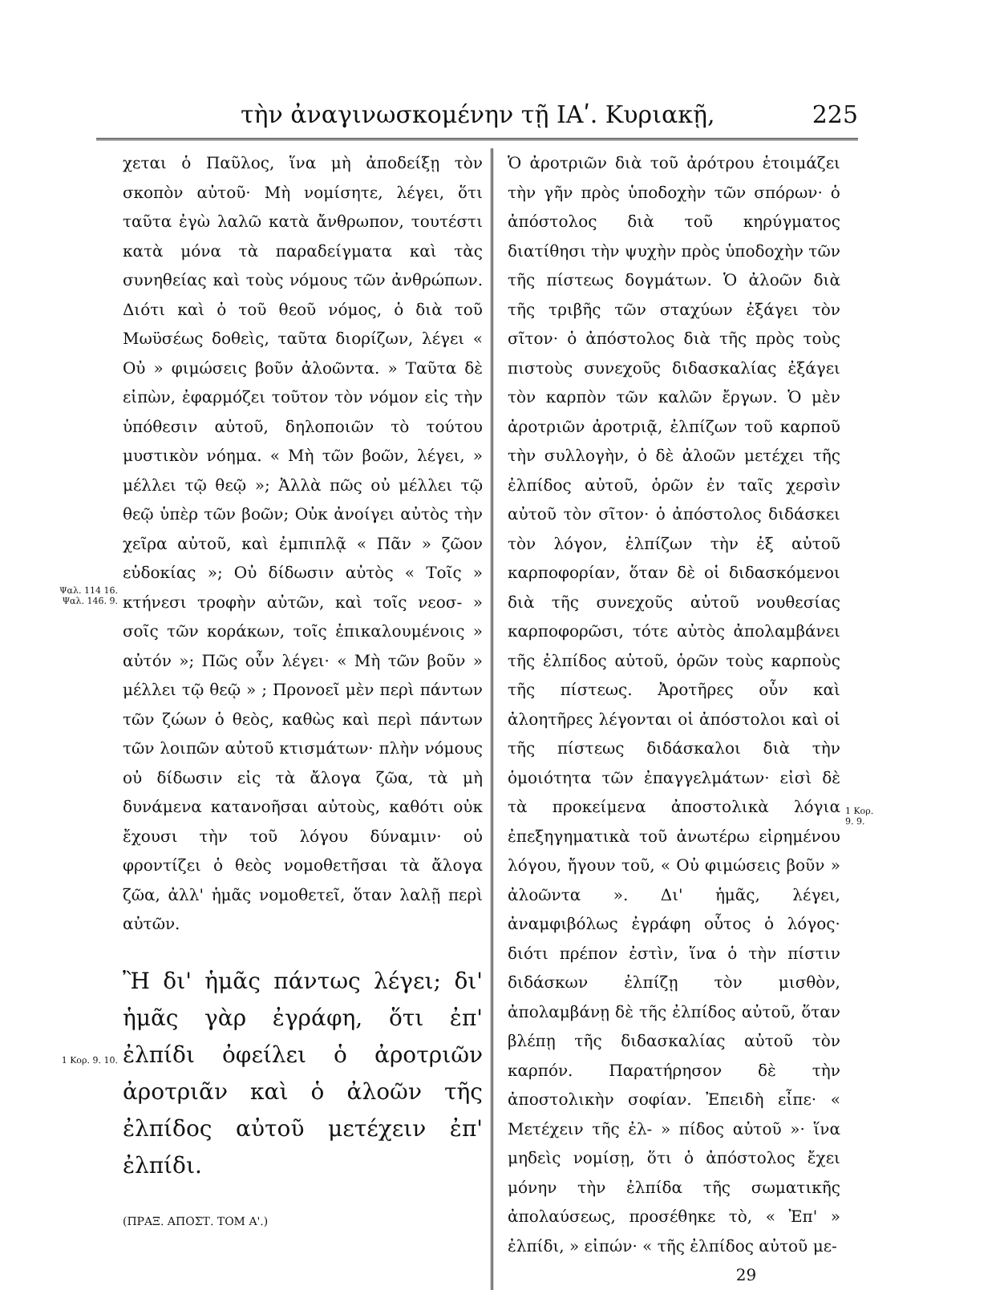τὴν ἀναγινωσκομένην τῇ ΙΑʹ. Κυριακῇ, 225
Ψαλ. 114 16.
Ψαλ. 146. 9.
1 Κορ. 9. 10.
χεται ὁ Παῦλος, ἵνα μὴ ἀποδείξῃ τὸν σκοπὸν αὐτοῦ· Μὴ νομίσητε, λέγει, ὅτι ταῦτα ἐγὼ λαλῶ κατὰ ἄνθρωπον, τουτέστι κατὰ μόνα τὰ παραδείγματα καὶ τὰς συνηθείας καὶ τοὺς νόμους τῶν ἀνθρώπων. Διότι καὶ ὁ τοῦ θεοῦ νόμος, ὁ διὰ τοῦ Μωϋσέως δοθεὶς, ταῦτα διορίζων, λέγει « Οὐ » φιμώσεις βοῦν ἀλοῶντα. » Ταῦτα δὲ εἰπὼν, ἐφαρμόζει τοῦτον τὸν νόμον εἰς τὴν ὑπόθεσιν αὐτοῦ, δηλοποιῶν τὸ τούτου μυστικὸν νόημα. « Μὴ τῶν βοῶν, λέγει, » μέλλει τῷ θεῷ »; Ἀλλὰ πῶς οὐ μέλλει τῷ θεῷ ὑπὲρ τῶν βοῶν; Οὐκ ἀνοίγει αὐτὸς τὴν χεῖρα αὐτοῦ, καὶ ἐμπιπλᾷ « Πᾶν » ζῶον εὐδοκίας »; Οὐ δίδωσιν αὐτὸς « Τοῖς » κτήνεσι τροφὴν αὐτῶν, καὶ τοῖς νεοσ- » σοῖς τῶν κοράκων, τοῖς ἐπικαλουμένοις » αὐτόν »; Πῶς οὖν λέγει· « Μὴ τῶν βοῦν » μέλλει τῷ θεῷ » ; Προνοεῖ μὲν περὶ πάντων τῶν ζώων ὁ θεὸς, καθὼς καὶ περὶ πάντων τῶν λοιπῶν αὐτοῦ κτισμάτων· πλὴν νόμους οὐ δίδωσιν εἰς τὰ ἄλογα ζῶα, τὰ μὴ δυνάμενα κατανοῆσαι αὐτοὺς, καθότι οὐκ ἔχουσι τὴν τοῦ λόγου δύναμιν· οὐ φροντίζει ὁ θεὸς νομοθετῆσαι τὰ ἄλογα ζῶα, ἀλλ' ἡμᾶς νομοθετεῖ, ὅταν λαλῇ περὶ αὐτῶν.
Ἢ δι' ἡμᾶς πάντως λέγει; δι' ἡμᾶς γὰρ ἐγράφη, ὅτι ἐπ' ἐλπίδι ὀφείλει ὁ ἀροτριῶν ἀροτριᾶν καὶ ὁ ἀλοῶν τῆς ἐλπίδος αὐτοῦ μετέχειν ἐπ' ἐλπίδι.
(ΠΡΑΞ. ΑΠΟΣΤ. ΤΟΜ Α'.)
Ὁ ἀροτριῶν διὰ τοῦ ἀρότρου ἑτοιμάζει τὴν γῆν πρὸς ὑποδοχὴν τῶν σπόρων· ὁ ἀπόστολος διὰ τοῦ κηρύγματος διατίθησι τὴν ψυχὴν πρὸς ὑποδοχὴν τῶν τῆς πίστεως δογμάτων. Ὁ ἀλοῶν διὰ τῆς τριβῆς τῶν σταχύων ἐξάγει τὸν σῖτον· ὁ ἀπόστολος διὰ τῆς πρὸς τοὺς πιστοὺς συνεχοῦς διδασκαλίας ἐξάγει τὸν καρπὸν τῶν καλῶν ἔργων. Ὁ μὲν ἀροτριῶν ἀροτριᾷ, ἐλπίζων τοῦ καρποῦ τὴν συλλογὴν, ὁ δὲ ἀλοῶν μετέχει τῆς ἐλπίδος αὐτοῦ, ὁρῶν ἐν ταῖς χερσὶν αὐτοῦ τὸν σῖτον· ὁ ἀπόστολος διδάσκει τὸν λόγον, ἐλπίζων τὴν ἐξ αὐτοῦ καρποφορίαν, ὅταν δὲ οἱ διδασκόμενοι διὰ τῆς συνεχοῦς αὐτοῦ νουθεσίας καρποφορῶσι, τότε αὐτὸς ἀπολαμβάνει τῆς ἐλπίδος αὐτοῦ, ὁρῶν τοὺς καρποὺς τῆς πίστεως. Ἀροτῆρες οὖν καὶ ἀλοητῆρες λέγονται οἱ ἀπόστολοι καὶ οἱ τῆς πίστεως διδάσκαλοι διὰ τὴν ὁμοιότητα τῶν ἐπαγγελμάτων· εἰσὶ δὲ τὰ προκείμενα ἀποστολικὰ λόγια ἐπεξηγηματικὰ τοῦ ἀνωτέρω εἰρημένου λόγου, ἤγουν τοῦ, « Οὐ φιμώσεις βοῦν » ἀλοῶντα ». Δι' ἡμᾶς, λέγει, ἀναμφιβόλως ἐγράφη οὗτος ὁ λόγος· διότι πρέπον ἐστὶν, ἵνα ὁ τὴν πίστιν διδάσκων ἐλπίζῃ τὸν μισθὸν, ἀπολαμβάνῃ δὲ τῆς ἐλπίδος αὐτοῦ, ὅταν βλέπῃ τῆς διδασκαλίας αὐτοῦ τὸν καρπόν. Παρατήρησον δὲ τὴν ἀποστολικὴν σοφίαν. Ἐπειδὴ εἶπε· « Μετέχειν τῆς ἐλ- » πίδος αὐτοῦ »· ἵνα μηδεὶς νομίσῃ, ὅτι ὁ ἀπόστολος ἔχει μόνην τὴν ἐλπίδα τῆς σωματικῆς ἀπολαύσεως, προσέθηκε τὸ, « Ἐπ' » ἐλπίδι, » εἰπών· « τῆς ἐλπίδος αὐτοῦ με-
29
1 Κορ. 9. 9.